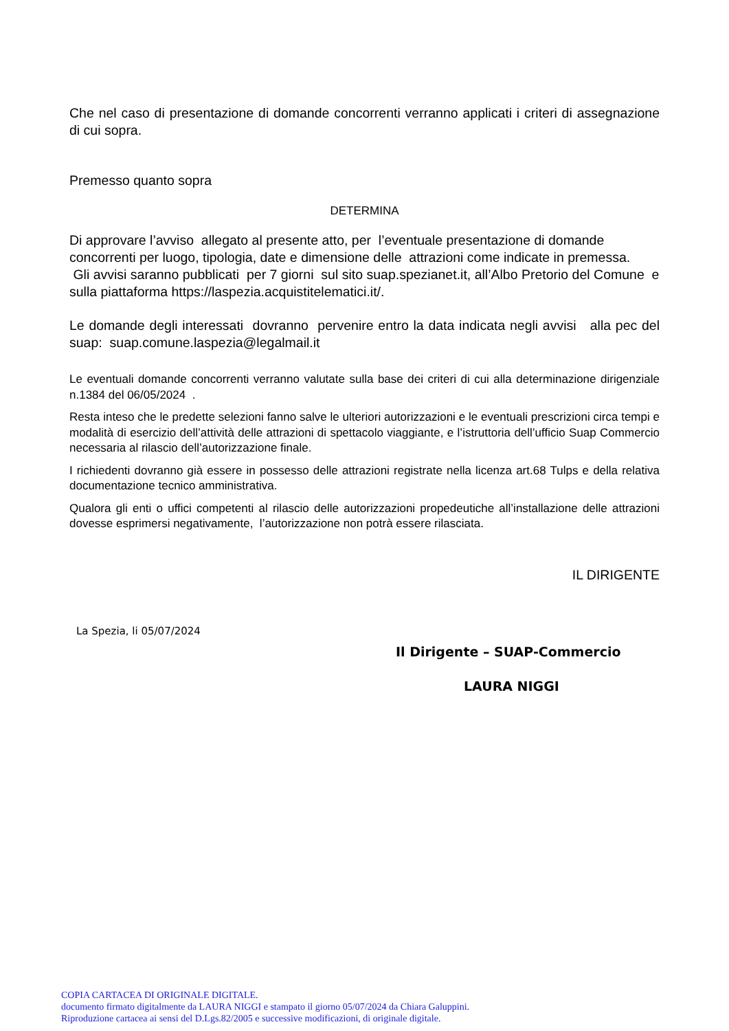Che nel caso di presentazione di domande concorrenti verranno applicati i criteri di assegnazione di cui sopra.
Premesso quanto sopra
DETERMINA
Di approvare l’avviso allegato al presente atto, per l’eventuale presentazione di domande concorrenti per luogo, tipologia, date e dimensione delle attrazioni come indicate in premessa.
Gli avvisi saranno pubblicati per 7 giorni sul sito suap.spezianet.it, all’Albo Pretorio del Comune e sulla piattaforma https://laspezia.acquistitelematici.it/.
Le domande degli interessati dovranno pervenire entro la data indicata negli avvisi alla pec del suap: suap.comune.laspezia@legalmail.it
Le eventuali domande concorrenti verranno valutate sulla base dei criteri di cui alla determinazione dirigenziale n.1384 del 06/05/2024 .
Resta inteso che le predette selezioni fanno salve le ulteriori autorizzazioni e le eventuali prescrizioni circa tempi e modalità di esercizio dell’attività delle attrazioni di spettacolo viaggiante, e l’istruttoria dell’ufficio Suap Commercio necessaria al rilascio dell’autorizzazione finale.
I richiedenti dovranno già essere in possesso delle attrazioni registrate nella licenza art.68 Tulps e della relativa documentazione tecnico amministrativa.
Qualora gli enti o uffici competenti al rilascio delle autorizzazioni propedeutiche all’installazione delle attrazioni dovesse esprimersi negativamente, l’autorizzazione non potrà essere rilasciata.
IL DIRIGENTE
La Spezia, li 05/07/2024
Il Dirigente – SUAP-Commercio
LAURA NIGGI
COPIA CARTACEA DI ORIGINALE DIGITALE.
documento firmato digitalmente da LAURA NIGGI e stampato il giorno 05/07/2024 da Chiara Galuppini.
Riproduzione cartacea ai sensi del D.Lgs.82/2005 e successive modificazioni, di originale digitale.